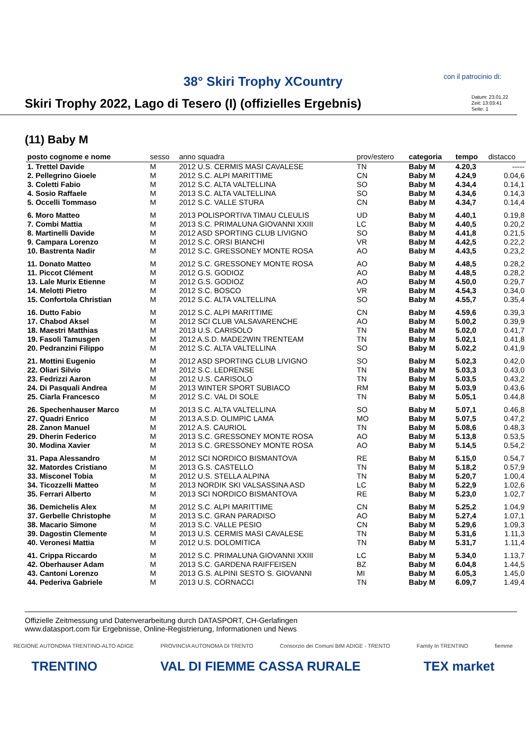38° Skiri Trophy XCountry
con il patrocinio di:
Skiri Trophy 2022, Lago di Tesero (I) (offizielles Ergebnis)
Datum: 23.01.22
Zeit: 13:03:41
Seite: 1
(11) Baby M
| posto cognome e nome | sesso | anno squadra | prov/estero | categoria | tempo | distacco |
| --- | --- | --- | --- | --- | --- | --- |
| 1. Trettel Davide | M | 2012 U.S. CERMIS MASI CAVALESE | TN | Baby M | 4.20,3 | ----- |
| 2. Pellegrino Gioele | M | 2012 S.C. ALPI MARITTIME | CN | Baby M | 4.24,9 | 0.04,6 |
| 3. Coletti Fabio | M | 2012 S.C. ALTA VALTELLINA | SO | Baby M | 4.34,4 | 0.14,1 |
| 4. Sosio Raffaele | M | 2013 S.C. ALTA VALTELLINA | SO | Baby M | 4.34,6 | 0.14,3 |
| 5. Occelli Tommaso | M | 2012 S.C. VALLE STURA | CN | Baby M | 4.34,7 | 0.14,4 |
| 6. Moro Matteo | M | 2013 POLISPORTIVA TIMAU CLEULIS | UD | Baby M | 4.40,1 | 0.19,8 |
| 7. Combi Mattia | M | 2013 S.C. PRIMALUNA GIOVANNI XXIII | LC | Baby M | 4.40,5 | 0.20,2 |
| 8. Martinelli Davide | M | 2012 ASD SPORTING CLUB LIVIGNO | SO | Baby M | 4.41,8 | 0.21,5 |
| 9. Campara Lorenzo | M | 2012 S.C. ORSI BIANCHI | VR | Baby M | 4.42,5 | 0.22,2 |
| 10. Bastrenta Nadir | M | 2012 S.C. GRESSONEY MONTE ROSA | AO | Baby M | 4.43,5 | 0.23,2 |
| 11. Donato Matteo | M | 2012 S.C. GRESSONEY MONTE ROSA | AO | Baby M | 4.48,5 | 0.28,2 |
| 11. Piccot Clément | M | 2012 G.S. GODIOZ | AO | Baby M | 4.48,5 | 0.28,2 |
| 13. Lale Murix Etienne | M | 2012 G.S. GODIOZ | AO | Baby M | 4.50,0 | 0.29,7 |
| 14. Melotti Pietro | M | 2012 S.C. BOSCO | VR | Baby M | 4.54,3 | 0.34,0 |
| 15. Confortola Christian | M | 2012 S.C. ALTA VALTELLINA | SO | Baby M | 4.55,7 | 0.35,4 |
| 16. Dutto Fabio | M | 2012 S.C. ALPI MARITTIME | CN | Baby M | 4.59,6 | 0.39,3 |
| 17. Chabod Aksel | M | 2012 SCI CLUB VALSAVARENCHE | AO | Baby M | 5.00,2 | 0.39,9 |
| 18. Maestri Matthias | M | 2013 U.S. CARISOLO | TN | Baby M | 5.02,0 | 0.41,7 |
| 19. Fasoli Tamusgen | M | 2012 A.S.D. MADE2WIN TRENTEAM | TN | Baby M | 5.02,1 | 0.41,8 |
| 20. Pedranzini Filippo | M | 2012 S.C. ALTA VALTELLINA | SO | Baby M | 5.02,2 | 0.41,9 |
| 21. Mottini Eugenio | M | 2012 ASD SPORTING CLUB LIVIGNO | SO | Baby M | 5.02,3 | 0.42,0 |
| 22. Oliari Silvio | M | 2012 S.C. LEDRENSE | TN | Baby M | 5.03,3 | 0.43,0 |
| 23. Fedrizzi Aaron | M | 2012 U.S. CARISOLO | TN | Baby M | 5.03,5 | 0.43,2 |
| 24. Di Pasquali Andrea | M | 2013 WINTER SPORT SUBIACO | RM | Baby M | 5.03,9 | 0.43,6 |
| 25. Ciarla Francesco | M | 2012 S.C. VAL DI SOLE | TN | Baby M | 5.05,1 | 0.44,8 |
| 26. Spechenhauser Marco | M | 2013 S.C. ALTA VALTELLINA | SO | Baby M | 5.07,1 | 0.46,8 |
| 27. Quadri Enrico | M | 2013 A.S.D. OLIMPIC LAMA | MO | Baby M | 5.07,5 | 0.47,2 |
| 28. Zanon Manuel | M | 2012 A.S. CAURIOL | TN | Baby M | 5.08,6 | 0.48,3 |
| 29. Dherin Federico | M | 2013 S.C. GRESSONEY MONTE ROSA | AO | Baby M | 5.13,8 | 0.53,5 |
| 30. Modina Xavier | M | 2013 S.C. GRESSONEY MONTE ROSA | AO | Baby M | 5.14,5 | 0.54,2 |
| 31. Papa Alessandro | M | 2012 SCI NORDICO BISMANTOVA | RE | Baby M | 5.15,0 | 0.54,7 |
| 32. Matordes Cristiano | M | 2013 G.S. CASTELLO | TN | Baby M | 5.18,2 | 0.57,9 |
| 33. Misconel Tobia | M | 2012 U.S. STELLA ALPINA | TN | Baby M | 5.20,7 | 1.00,4 |
| 34. Ticozzelli Matteo | M | 2013 NORDIK SKI VALSASSINA ASD | LC | Baby M | 5.22,9 | 1.02,6 |
| 35. Ferrari Alberto | M | 2013 SCI NORDICO BISMANTOVA | RE | Baby M | 5.23,0 | 1.02,7 |
| 36. Demichelis Alex | M | 2012 S.C. ALPI MARITTIME | CN | Baby M | 5.25,2 | 1.04,9 |
| 37. Gerbelle Christophe | M | 2013 S.C. GRAN PARADISO | AO | Baby M | 5.27,4 | 1.07,1 |
| 38. Macario Simone | M | 2013 S.C. VALLE PESIO | CN | Baby M | 5.29,6 | 1.09,3 |
| 39. Dagostin Clemente | M | 2013 U.S. CERMIS MASI CAVALESE | TN | Baby M | 5.31,6 | 1.11,3 |
| 40. Veronesi Mattia | M | 2012 U.S. DOLOMITICA | TN | Baby M | 5.31,7 | 1.11,4 |
| 41. Crippa Riccardo | M | 2012 S.C. PRIMALUNA GIOVANNI XXIII | LC | Baby M | 5.34,0 | 1.13,7 |
| 42. Oberhauser Adam | M | 2013 S.C. GARDENA RAIFFEISEN | BZ | Baby M | 6.04,8 | 1.44,5 |
| 43. Cantoni Lorenzo | M | 2013 G.S. ALPINI SESTO S. GIOVANNI | MI | Baby M | 6.05,3 | 1.45,0 |
| 44. Pederiva Gabriele | M | 2013 U.S. CORNACCI | TN | Baby M | 6.09,7 | 1.49,4 |
Offizielle Zeitmessung und Datenverarbeitung durch DATASPORT, CH-Gerlafingen
www.datasport.com für Ergebnisse, Online-Registrierung, Informationen und News
REGIONE AUTONOMA TRENTINO-ALTO ADIGE PROVINCIA AUTONOMA DI TRENTO Consorzio dei Comuni BIM ADIGE - TRENTO Family In TRENTINO fiemme
TRENTINO VAL DI FIEMME CASSA RURALE TEX market